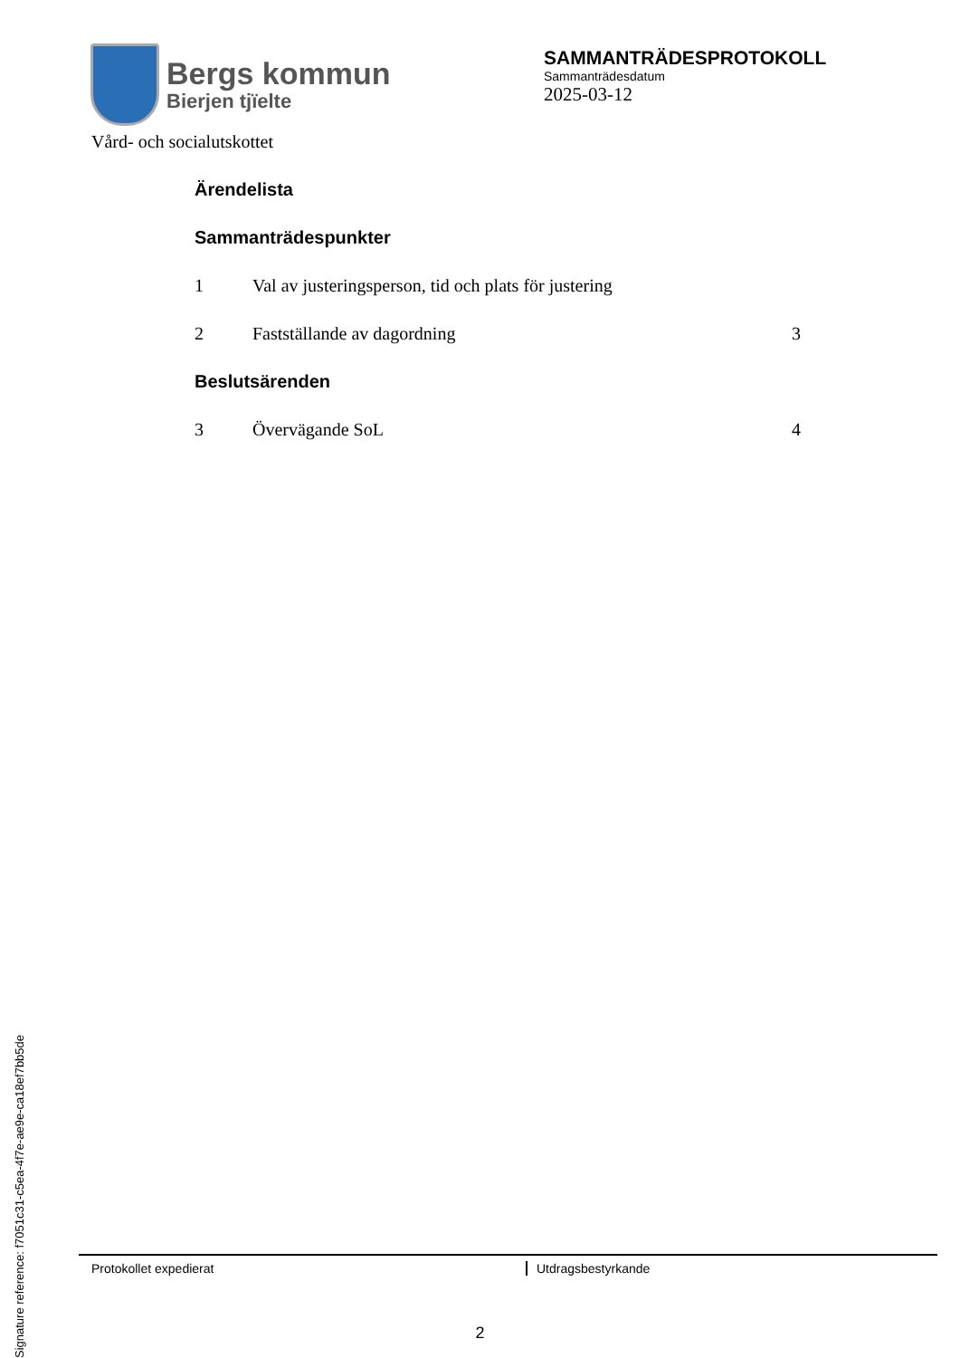Bergs kommun
Bierjen tjïelte
SAMMANTRÄDESPROTOKOLL
Sammanträdesdatum
2025-03-12
Vård- och socialutskottet
Ärendelista
Sammanträdespunkter
1 Val av justeringsperson, tid och plats för justering
2 Fastställande av dagordning 3
Beslutsärenden
3 Övervägande SoL 4
Signature reference: f7051c31-c5ea-4f7e-ae9e-ca18ef7bb5de
Protokollet expedierat Utdragsbestyrkande
2